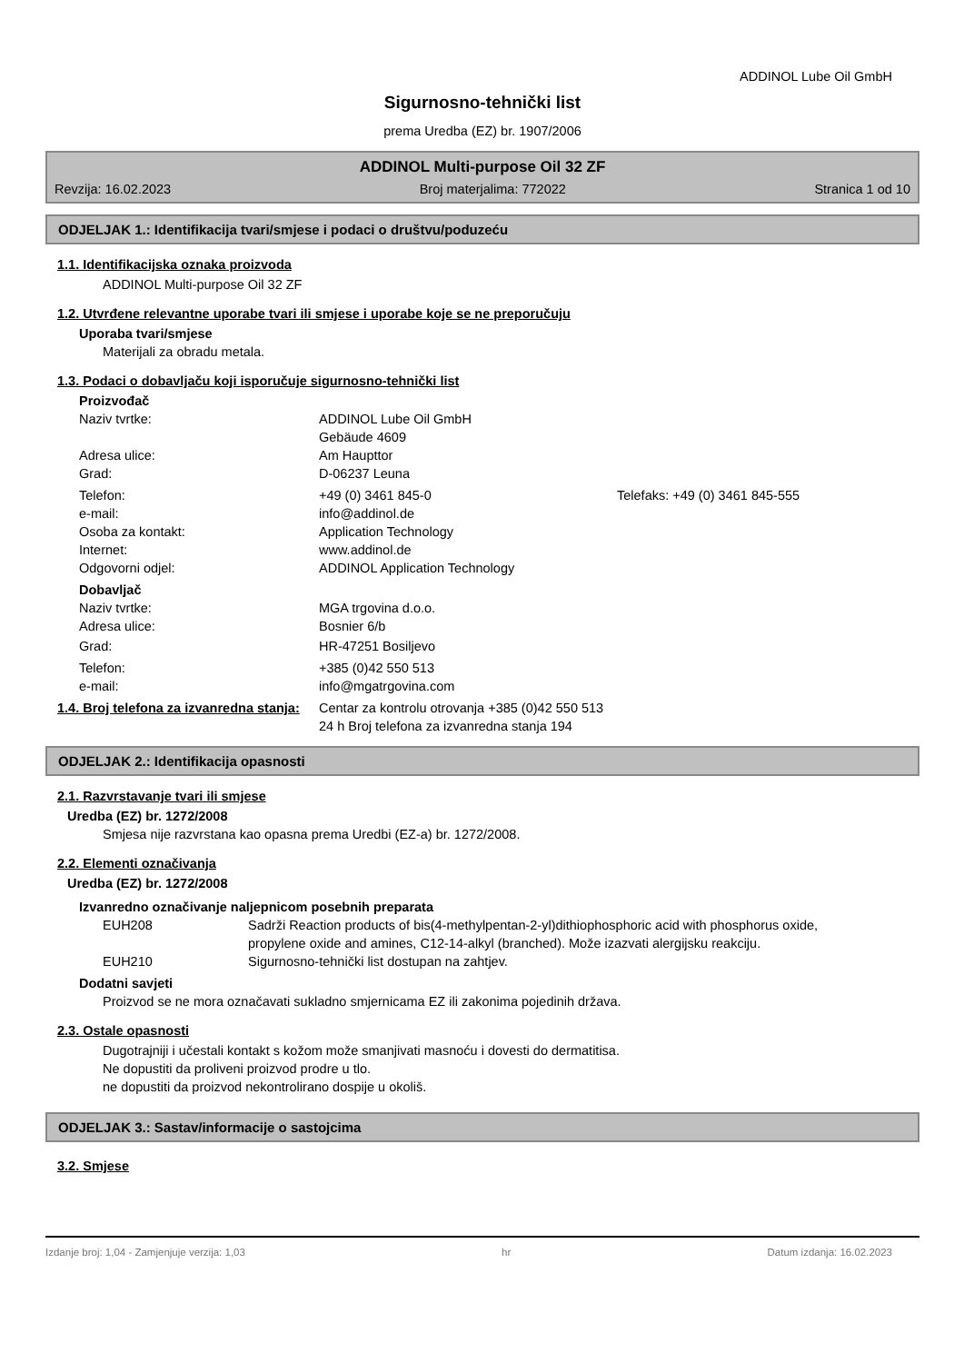ADDINOL Lube Oil GmbH
Sigurnosno-tehnički list
prema Uredba (EZ) br. 1907/2006
ADDINOL Multi-purpose Oil 32 ZF
Revzija: 16.02.2023 Broj materjalima: 772022 Stranica 1 od 10
ODJELJAK 1.: Identifikacija tvari/smjese i podaci o društvu/poduzeću
1.1. Identifikacijska oznaka proizvoda
ADDINOL Multi-purpose Oil 32 ZF
1.2. Utvrđene relevantne uporabe tvari ili smjese i uporabe koje se ne preporučuju
Uporaba tvari/smjese
Materijali za obradu metala.
1.3. Podaci o dobavljaču koji isporučuje sigurnosno-tehnički list
Proizvođač
Naziv tvrtke: ADDINOL Lube Oil GmbH
Gebäude 4609
Adresa ulice: Am Haupttor
Grad: D-06237 Leuna
Telefon: +49 (0) 3461 845-0 Telefaks: +49 (0) 3461 845-555
e-mail: info@addinol.de
Osoba za kontakt: Application Technology
Internet: www.addinol.de
Odgovorni odjel: ADDINOL Application Technology
Dobavljač
Naziv tvrtke: MGA trgovina d.o.o.
Adresa ulice: Bosnier 6/b
Grad: HR-47251 Bosiljevo
Telefon: +385 (0)42 550 513
e-mail: info@mgatrgovina.com
1.4. Broj telefona za izvanredna stanja: Centar za kontrolu otrovanja +385 (0)42 550 513
24 h Broj telefona za izvanredna stanja 194
ODJELJAK 2.: Identifikacija opasnosti
2.1. Razvrstavanje tvari ili smjese
Uredba (EZ) br. 1272/2008
Smjesa nije razvrstana kao opasna prema Uredbi (EZ-a) br. 1272/2008.
2.2. Elementi označivanja
Uredba (EZ) br. 1272/2008
Izvanredno označivanje naljepnicom posebnih preparata
EUH208 Sadrži Reaction products of bis(4-methylpentan-2-yl)dithiophosphoric acid with phosphorus oxide, propylene oxide and amines, C12-14-alkyl (branched). Može izazvati alergijsku reakciju.
EUH210 Sigurnosno-tehnički list dostupan na zahtjev.
Dodatni savjeti
Proizvod se ne mora označavati sukladno smjernicama EZ ili zakonima pojedinih država.
2.3. Ostale opasnosti
Dugotrajniji i učestali kontakt s kožom može smanjivati masnoću i dovesti do dermatitisa.
Ne dopustiti da proliveni proizvod prodre u tlo.
ne dopustiti da proizvod nekontrolirano dospije u okoliš.
ODJELJAK 3.: Sastav/informacije o sastojcima
3.2. Smjese
Izdanje broj: 1,04 - Zamjenjuje verzija: 1,03 hr Datum izdanja: 16.02.2023